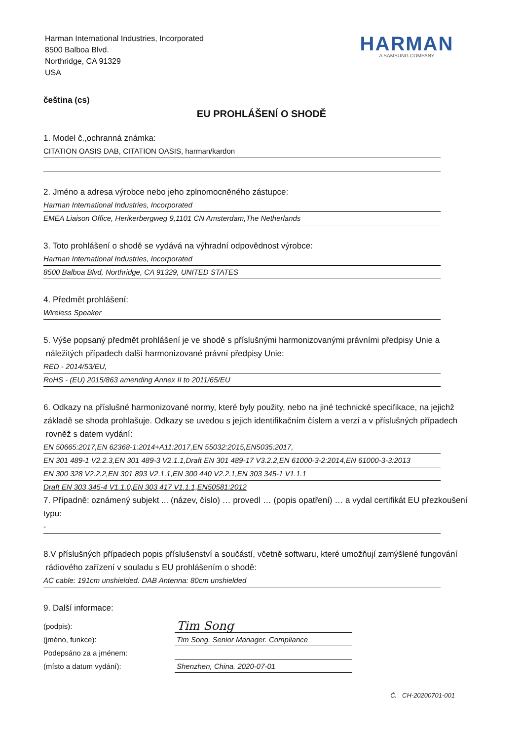Harman International Industries, Incorporated
8500 Balboa Blvd.
Northridge, CA 91329
USA
HARMAN
A SAMSUNG COMPANY
čeština (cs)
EU PROHLÁŠENÍ O SHODĚ
1. Model č.,ochranná známka:
CITATION OASIS DAB, CITATION OASIS, harman/kardon
2. Jméno a adresa výrobce nebo jeho zplnomocněného zástupce:
Harman International Industries, Incorporated
EMEA Liaison Office, Herikerbergweg 9,1101 CN Amsterdam,The Netherlands
3. Toto prohlášení o shodě se vydává na výhradní odpovědnost výrobce:
Harman International Industries, Incorporated
8500 Balboa Blvd, Northridge, CA 91329, UNITED STATES
4. Předmět prohlášení:
Wireless Speaker
5. Výše popsaný předmět prohlášení je ve shodě s příslušnými harmonizovanými právními předpisy Unie a
náležitých případech další harmonizované právní předpisy Unie:
RED - 2014/53/EU,
RoHS - (EU) 2015/863 amending Annex II to 2011/65/EU
6. Odkazy na příslušné harmonizované normy, které byly použity, nebo na jiné technické specifikace, na jejichž základě se shoda prohlašuje. Odkazy se uvedou s jejich identifikačním číslem a verzí a v příslušných případech rovněž s datem vydání:
EN 50665:2017,EN 62368-1:2014+A11:2017,EN 55032:2015,EN5035:2017,
EN 301 489-1 V2.2.3,EN 301 489-3 V2.1.1,Draft EN 301 489-17 V3.2.2,EN 61000-3-2:2014,EN 61000-3-3:2013
EN 300 328 V2.2.2,EN 301 893 V2.1.1,EN 300 440 V2.2.1,EN 303 345-1 V1.1.1
Draft EN 303 345-4 V1.1.0,EN 303 417 V1.1.1,EN50581:2012
7. Případně: oznámený subjekt ... (název, číslo) … provedl … (popis opatření) … a vydal certifikát EU přezkoušení typu:
-
8.V příslušných případech popis příslušenství a součástí, včetně softwaru, které umožňují zamýšlené fungování rádiového zařízení v souladu s EU prohlášením o shodě:
AC cable: 191cm unshielded. DAB Antenna: 80cm unshielded
9. Další informace:
(podpis):
(jméno, funkce):
Podepsáno za a jménem:
(místo a datum vydání):
Tim Song
Tim Song. Senior Manager. Compliance
Shenzhen, China. 2020-07-01
Č. CH-20200701-001